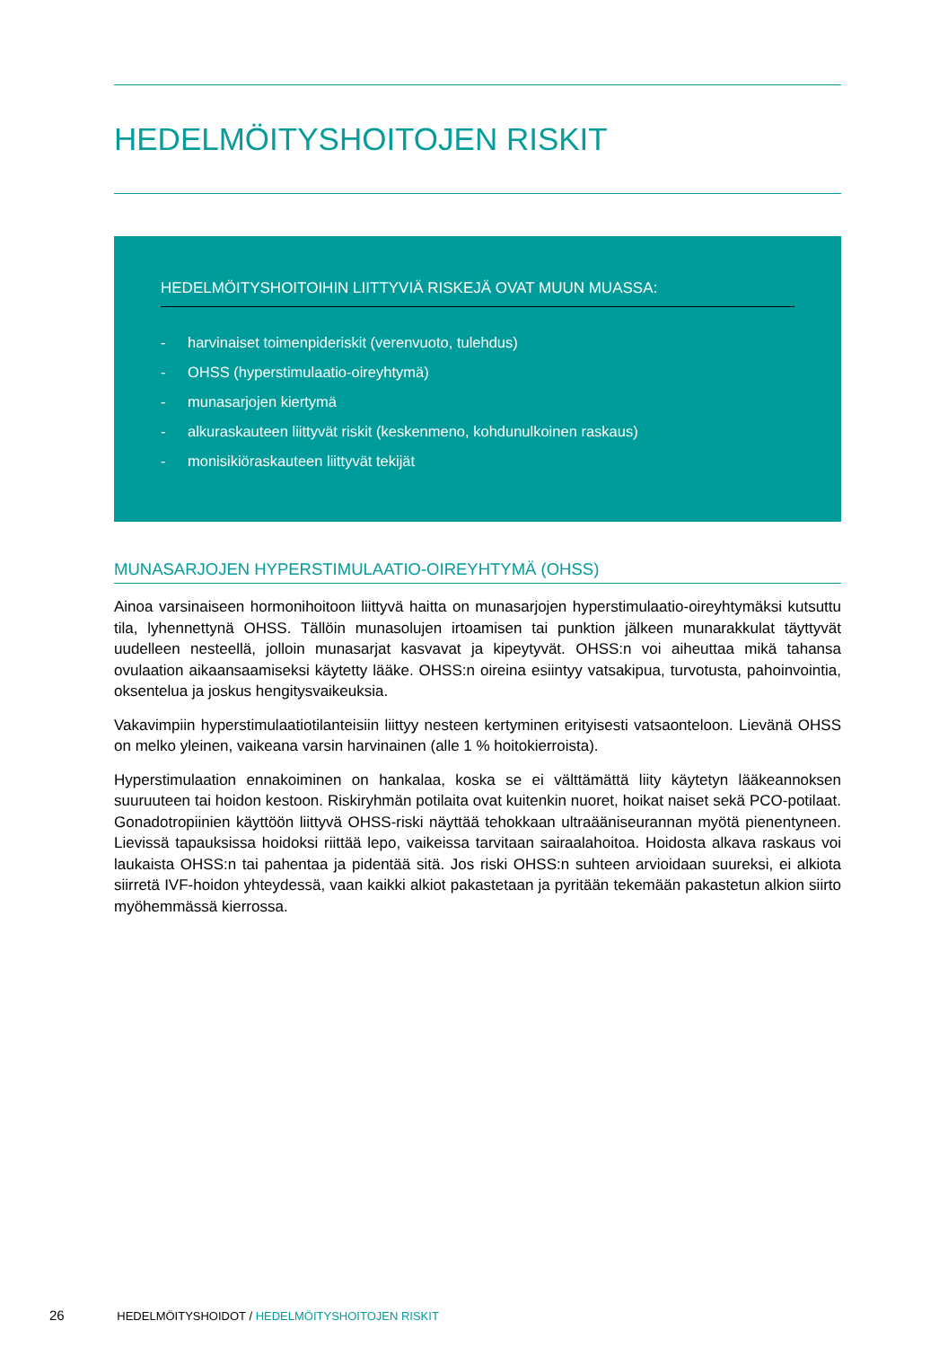HEDELMÖITYSHOITOJEN RISKIT
HEDELMÖITYSHOITOIHIN LIITTYVIÄ RISKEJÄ OVAT MUUN MUASSA:
- harvinaiset toimenpideriskit (verenvuoto, tulehdus)
- OHSS (hyperstimulaatio-oireyhtymä)
- munasarjojen kiertymä
- alkuraskauteen liittyvät riskit (keskenmeno, kohdunulkoinen raskaus)
- monisikiöraskauteen liittyvät tekijät
MUNASARJOJEN HYPERSTIMULAATIO-OIREYHTYMÄ (OHSS)
Ainoa varsinaiseen hormonihoitoon liittyvä haitta on munasarjojen hyperstimulaatio-oireyhtymäksi kutsuttu tila, lyhennettynä OHSS. Tällöin munasolujen irtoamisen tai punktion jälkeen munarakkulat täyttyvät uudelleen nesteellä, jolloin munasarjat kasvavat ja kipeytyvät. OHSS:n voi aiheuttaa mikä tahansa ovulaation aikaansaamiseksi käytetty lääke. OHSS:n oireina esiintyy vatsakipua, turvotusta, pahoinvointia, oksentelua ja joskus hengitysvaikeuksia.
Vakavimpiin hyperstimulaatiotilanteisiin liittyy nesteen kertyminen erityisesti vatsaonteloon. Lievänä OHSS on melko yleinen, vaikeana varsin harvinainen (alle 1 % hoitokierroista).
Hyperstimulaation ennakoiminen on hankalaa, koska se ei välttämättä liity käytetyn lääkeannoksen suuruuteen tai hoidon kestoon. Riskiryhmän potilaita ovat kuitenkin nuoret, hoikat naiset sekä PCO-potilaat. Gonadotropiinien käyttöön liittyvä OHSS-riski näyttää tehokkaan ultraääniseurannan myötä pienentyneen. Lievissä tapauksissa hoidoksi riittää lepo, vaikeissa tarvitaan sairaalahoitoa. Hoidosta alkava raskaus voi laukaista OHSS:n tai pahentaa ja pidentää sitä. Jos riski OHSS:n suhteen arvioidaan suureksi, ei alkiota siirretä IVF-hoidon yhteydessä, vaan kaikki alkiot pakastetaan ja pyritään tekemään pakastetun alkion siirto myöhemmässä kierrossa.
26 HEDELMÖITYSHOIDOT / HEDELMÖITYSHOITOJEN RISKIT